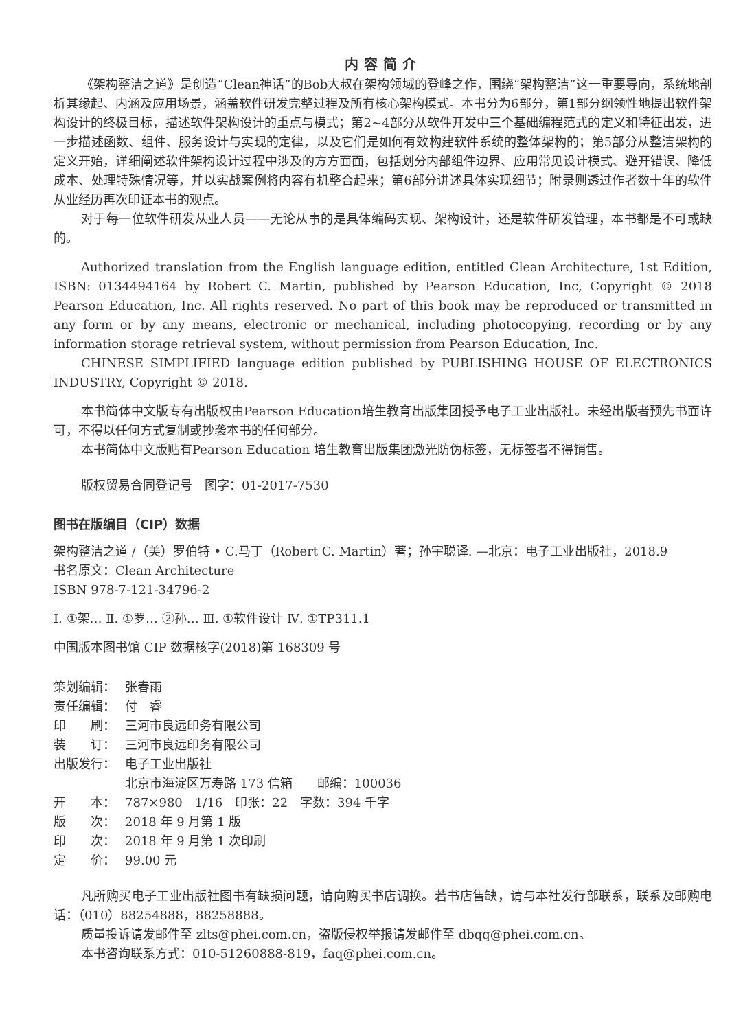内容简介
《架构整洁之道》是创造“Clean神话”的Bob大叔在架构领域的登峰之作，围绕“架构整洁”这一重要导向，系统地剖析其缘起、内涵及应用场景，涵盖软件研发完整过程及所有核心架构模式。本书分为6部分，第1部分纲领性地提出软件架构设计的终极目标，描述软件架构设计的重点与模式；第2~4部分从软件开发中三个基础编程范式的定义和特征出发，进一步描述函数、组件、服务设计与实现的定律，以及它们是如何有效构建软件系统的整体架构的；第5部分从整洁架构的定义开始，详细阐述软件架构设计过程中涉及的方方面面，包括划分内部组件边界、应用常见设计模式、避开错误、降低成本、处理特殊情况等，并以实战案例将内容有机整合起来；第6部分讲述具体实现细节；附录则透过作者数十年的软件从业经历再次印证本书的观点。
对于每一位软件研发从业人员——无论从事的是具体编码实现、架构设计，还是软件研发管理，本书都是不可或缺的。
Authorized translation from the English language edition, entitled Clean Architecture, 1st Edition, ISBN: 0134494164 by Robert C. Martin, published by Pearson Education, Inc, Copyright © 2018 Pearson Education, Inc. All rights reserved. No part of this book may be reproduced or transmitted in any form or by any means, electronic or mechanical, including photocopying, recording or by any information storage retrieval system, without permission from Pearson Education, Inc.
CHINESE SIMPLIFIED language edition published by PUBLISHING HOUSE OF ELECTRONICS INDUSTRY, Copyright © 2018.
本书简体中文版专有出版权由Pearson Education培生教育出版集团授予电子工业出版社。未经出版者预先书面许可，不得以任何方式复制或抄袭本书的任何部分。
本书简体中文版贴有Pearson Education 培生教育出版集团激光防伪标签，无标签者不得销售。
版权贸易合同登记号　图字：01-2017-7530
图书在版编目（CIP）数据
架构整洁之道 /（美）罗伯特 • C.马丁（Robert C. Martin）著；孙宇聪译. —北京：电子工业出版社，2018.9
书名原文：Clean Architecture
ISBN 978-7-121-34796-2
Ⅰ. ①架… Ⅱ. ①罗… ②孙… Ⅲ. ①软件设计 Ⅳ. ①TP311.1
中国版本图书馆 CIP 数据核字(2018)第 168309 号
策划编辑： 张春雨
责任编辑： 付　睿
印　　刷： 三河市良远印务有限公司
装　　订： 三河市良远印务有限公司
出版发行： 电子工业出版社
北京市海淀区万寿路 173 信箱　　邮编：100036
开　　本： 787×980　1/16　印张：22　字数：394 千字
版　　次： 2018 年 9 月第 1 版
印　　次： 2018 年 9 月第 1 次印刷
定　　价： 99.00 元
凡所购买电子工业出版社图书有缺损问题，请向购买书店调换。若书店售缺，请与本社发行部联系，联系及邮购电话：（010）88254888，88258888。
质量投诉请发邮件至 zlts@phei.com.cn，盗版侵权举报请发邮件至 dbqq@phei.com.cn。
本书咨询联系方式：010-51260888-819，faq@phei.com.cn。